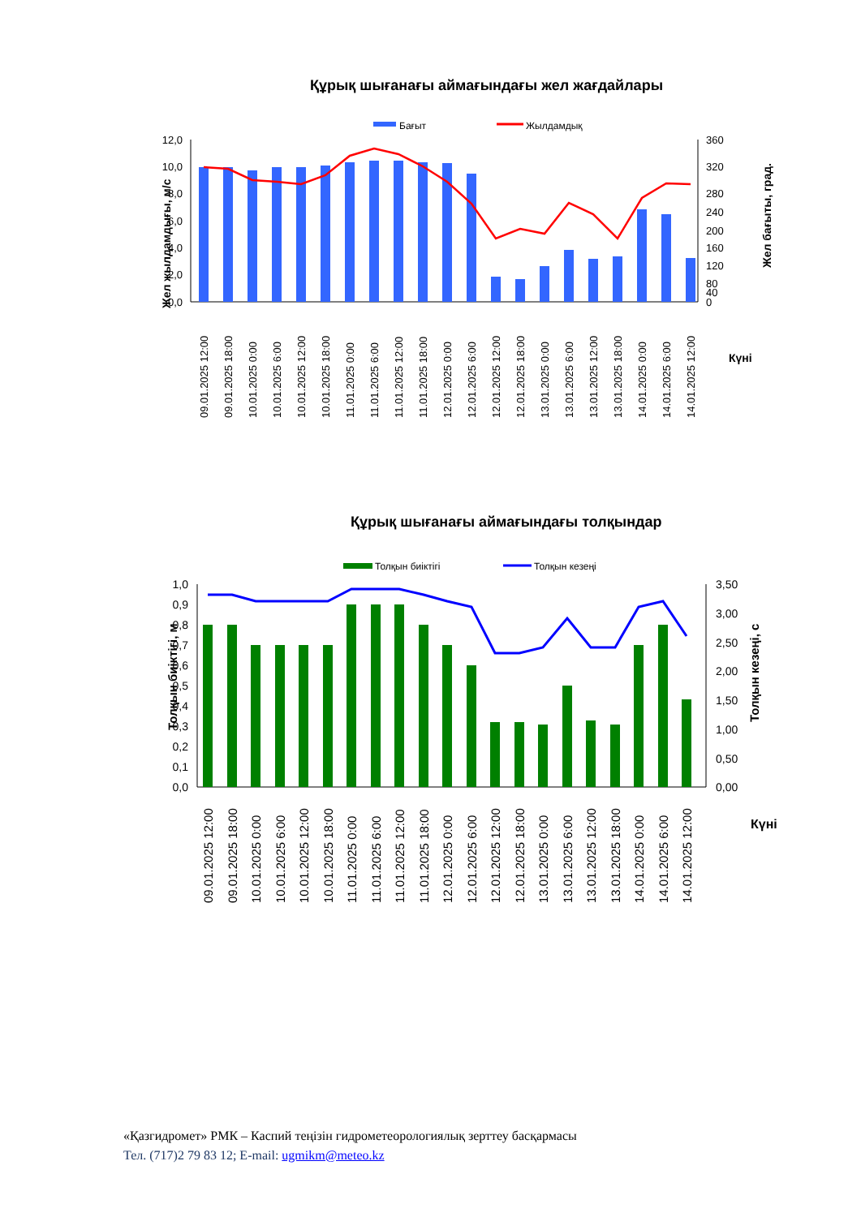Құрық шығанағы аймағындағы жел жағдайлары
Бағыт
Жылдамдық
12,0
10,0
8,0
6,0
4,0
2,0
0,0
360
320
280
240
200
160
120
80
40
0
Жел жылдамдығы, м/с
Жел бағыты, град.
09.01.2025 12:00
09.01.2025 18:00
10.01.2025 0:00
10.01.2025 6:00
10.01.2025 12:00
10.01.2025 18:00
11.01.2025 0:00
11.01.2025 6:00
11.01.2025 12:00
11.01.2025 18:00
12.01.2025 0:00
12.01.2025 6:00
12.01.2025 12:00
12.01.2025 18:00
13.01.2025 0:00
13.01.2025 6:00
13.01.2025 12:00
13.01.2025 18:00
14.01.2025 0:00
14.01.2025 6:00
14.01.2025 12:00
Күні
Құрық шығанағы аймағындағы толқындар
Толқын биіктігі
Толқын кезеңі
1,0
0,9
0,8
0,7
0,6
0,5
0,4
0,3
0,2
0,1
0,0
3,50
3,00
2,50
2,00
1,50
1,00
0,50
0,00
Толқын биіктігі, м
Толқын кезеңі, с
09.01.2025 12:00
09.01.2025 18:00
10.01.2025 0:00
10.01.2025 6:00
10.01.2025 12:00
10.01.2025 18:00
11.01.2025 0:00
11.01.2025 6:00
11.01.2025 12:00
11.01.2025 18:00
12.01.2025 0:00
12.01.2025 6:00
12.01.2025 12:00
12.01.2025 18:00
13.01.2025 0:00
13.01.2025 6:00
13.01.2025 12:00
13.01.2025 18:00
14.01.2025 0:00
14.01.2025 6:00
14.01.2025 12:00
Күні
«Қазгидромет» РМК – Каспий теңізін гидрометеорологиялық зерттеу басқармасы
Тел. (717)2 79 83 12; E-mail: ugmikm@meteo.kz